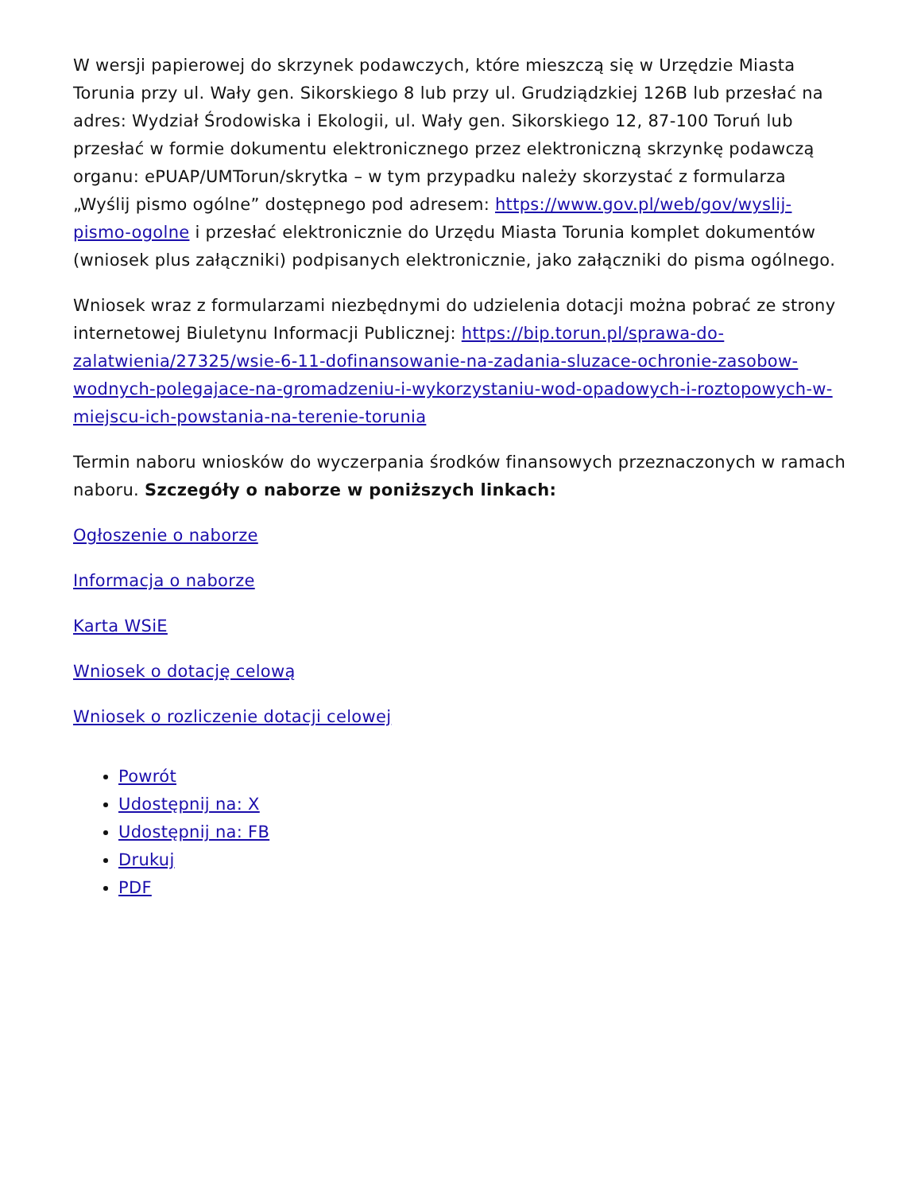W wersji papierowej do skrzynek podawczych, które mieszczą się w Urzędzie Miasta Torunia przy ul. Wały gen. Sikorskiego 8 lub przy ul. Grudziądzkiej 126B lub przesłać na adres: Wydział Środowiska i Ekologii, ul. Wały gen. Sikorskiego 12, 87-100 Toruń lub przesłać w formie dokumentu elektronicznego przez elektroniczną skrzynkę podawczą organu: ePUAP/UMTorun/skrytka – w tym przypadku należy skorzystać z formularza „Wyślij pismo ogólne” dostępnego pod adresem: https://www.gov.pl/web/gov/wyslij-pismo-ogolne i przesłać elektronicznie do Urzędu Miasta Torunia komplet dokumentów (wniosek plus załączniki) podpisanych elektronicznie, jako załączniki do pisma ogólnego.
Wniosek wraz z formularzami niezbędnymi do udzielenia dotacji można pobrać ze strony internetowej Biuletynu Informacji Publicznej: https://bip.torun.pl/sprawa-do-zalatwienia/27325/wsie-6-11-dofinansowanie-na-zadania-sluzace-ochronie-zasobow-wodnych-polegajace-na-gromadzeniu-i-wykorzystaniu-wod-opadowych-i-roztopowych-w-miejscu-ich-powstania-na-terenie-torunia
Termin naboru wniosków do wyczerpania środków finansowych przeznaczonych w ramach naboru. Szczegóły o naborze w poniższych linkach:
Ogłoszenie o naborze
Informacja o naborze
Karta WSiE
Wniosek o dotację celową
Wniosek o rozliczenie dotacji celowej
Powrót
Udostępnij na: X
Udostępnij na: FB
Drukuj
PDF